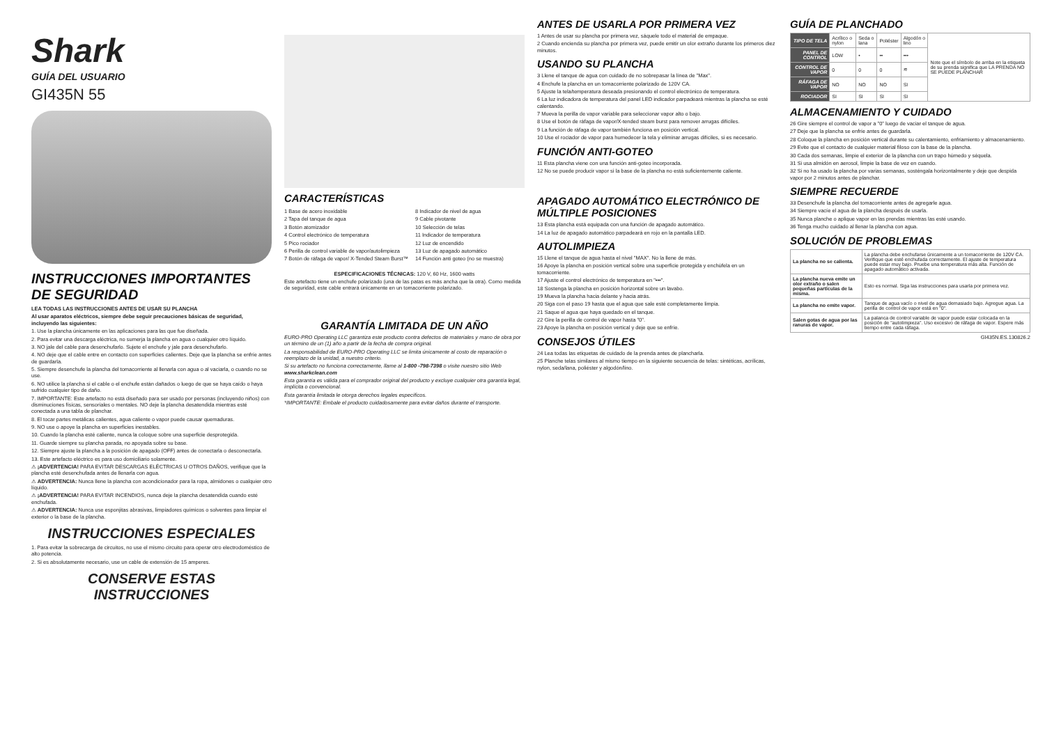Shark
GUÍA DEL USUARIO
GI435N 55
INSTRUCCIONES IMPORTANTES DE SEGURIDAD
LEA TODAS LAS INSTRUCCIONES ANTES DE USAR SU PLANCHA
Al usar aparatos eléctricos, siempre debe seguir precauciones básicas de seguridad, incluyendo las siguientes:
1. Use la plancha únicamente en las aplicaciones para las que fue diseñada.
2. Para evitar una descarga eléctrica, no sumerja la plancha en agua o cualquier otro líquido.
3. NO jale del cable para desenchufarlo. Sujete el enchufe y jale para desenchufarlo.
4. NO deje que el cable entre en contacto con superficies calientes. Deje que la plancha se enfríe antes de guardarla.
5. Siempre desenchufe la plancha del tomacorriente al llenarla con agua o al vaciarla, o cuando no se use.
6. NO utilice la plancha si el cable o el enchufe están dañados o luego de que se haya caído o haya sufrido cualquier tipo de daño.
7. IMPORTANTE: Este artefacto no está diseñado para ser usado por personas (incluyendo niños) con disminuciones físicas, sensoriales o mentales. NO deje la plancha desatendida mientras esté conectada a una tabla de planchar.
8. El tocar partes metálicas calientes, agua caliente o vapor puede causar quemaduras.
9. NO use o apoye la plancha en superficies inestables.
10. Cuando la plancha esté caliente, nunca la coloque sobre una superficie desprotegida.
11. Guarde siempre su plancha parada, no apoyada sobre su base.
12. Siempre ajuste la plancha a la posición de apagado (OFF) antes de conectarla o desconectarla.
13. Este artefacto eléctrico es para uso domiciliario solamente.
⚠ ¡ADVERTENCIA! PARA EVITAR DESCARGAS ELÉCTRICAS U OTROS DAÑOS, verifique que la plancha esté desenchufada antes de llenarla con agua.
⚠ ADVERTENCIA: Nunca llene la plancha con acondicionador para la ropa, almidones o cualquier otro líquido.
⚠ ¡ADVERTENCIA! PARA EVITAR INCENDIOS, nunca deje la plancha desatendida cuando esté enchufada.
⚠ ADVERTENCIA: Nunca use esponjitas abrasivas, limpiadores químicos o solventes para limpiar el exterior o la base de la plancha.
INSTRUCCIONES ESPECIALES
1. Para evitar la sobrecarga de circuitos, no use el mismo circuito para operar otro electrodoméstico de alto potencia.
2. Si es absolutamente necesario, use un cable de extensión de 15 amperes.
CONSERVE ESTAS INSTRUCCIONES
CARACTERÍSTICAS
1 Base de acero inoxidable
2 Tapa del tanque de agua
3 Botón atomizador
4 Control electrónico de temperatura
5 Pico rociador
6 Perilla de control variable de vapor/autolimpieza
7 Botón de ráfaga de vapor/ X-Tended Steam Burst™
8 Indicador de nivel de agua
9 Cable pivotante
10 Selección de telas
11 Indicador de temperatura
12 Luz de encendido
13 Luz de apagado automático
14 Función anti goteo (no se muestra)
ESPECIFICACIONES TÉCNICAS: 120 V, 60 Hz, 1600 watts
Este artefacto tiene un enchufe polarizado (una de las patas es más ancha que la otra). Como medida de seguridad, este cable entrará únicamente en un tomacorriente polarizado.
GARANTÍA LIMITADA DE UN AÑO
EURO-PRO Operating LLC garantiza este producto contra defectos de materiales y mano de obra por un término de un (1) año a partir de la fecha de compra original.
La responsabilidad de EURO-PRO Operating LLC se limita únicamente al costo de reparación o reemplazo de la unidad, a nuestro criterio.
Si su artefacto no funciona correctamente, llame al 1-800 -798-7398 o visite nuestro sitio Web www.sharkclean.com
Esta garantía es válida para el comprador original del producto y excluye cualquier otra garantía legal, implícita o convencional.
Esta garantía limitada le otorga derechos legales específicos.
*IMPORTANTE: Embale el producto cuidadosamente para evitar daños durante el transporte.
ANTES DE USARLA POR PRIMERA VEZ
1 Antes de usar su plancha por primera vez, sáquele todo el material de empaque.
2 Cuando encienda su plancha por primera vez, puede emitir un olor extraño durante los primeros diez minutos.
USANDO SU PLANCHA
3 Llene el tanque de agua con cuidado de no sobrepasar la línea de "Max".
4 Enchufe la plancha en un tomacorriente polarizado de 120V CA.
5 Ajuste la tela/temperatura deseada presionando el control electrónico de temperatura.
6 La luz indicadora de temperatura del panel LED indicador parpadeará mientras la plancha se esté calentando.
7 Mueva la perilla de vapor variable para seleccionar vapor alto o bajo.
8 Use el botón de ráfaga de vapor/X-tended steam burst para remover arrugas difíciles.
9 La función de ráfaga de vapor también funciona en posición vertical.
10 Use el rociador de vapor para humedecer la tela y eliminar arrugas difíciles, si es necesario.
FUNCIÓN ANTI-GOTEO
11 Esta plancha viene con una función anti-goteo incorporada.
12 No se puede producir vapor si la base de la plancha no está suficientemente caliente.
APAGADO AUTOMÁTICO ELECTRÓNICO DE MÚLTIPLE POSICIONES
13 Esta plancha está equipada con una función de apagado automático.
14 La luz de apagado automático parpadeará en rojo en la pantalla LED.
AUTOLIMPIEZA
15 Llene el tanque de agua hasta el nivel "MAX". No la llene de más.
16 Apoye la plancha en posición vertical sobre una superficie protegida y enchúfela en un tomacorriente.
17 Ajuste el control electrónico de temperatura en "•••".
18 Sostenga la plancha en posición horizontal sobre un lavabo.
19 Mueva la plancha hacia delante y hacia atrás.
20 Siga con el paso 19 hasta que el agua que sale esté completamente limpia.
21 Saque el agua que haya quedado en el tanque.
22 Gire la perilla de control de vapor hasta "0".
23 Apoye la plancha en posición vertical y deje que se enfríe.
CONSEJOS ÚTILES
24 Lea todas las etiquetas de cuidado de la prenda antes de plancharla.
25 Planche telas similares al mismo tiempo en la siguiente secuencia de telas: sintéticas, acrílicas, nylon, seda/lana, poliéster y algodón/lino.
GUÍA DE PLANCHADO
| TIPO DE TELA | Acrílico o nylon | Seda o lana | Poliéster | Algodón o lino | Note que el símbolo de arriba en la etiqueta de su prenda significa que LA PRENDA NO SE PUEDE PLANCHAR |
| PANEL DE CONTROL | LOW | • | •• | ••• | |
| CONTROL DE VAPOR | 0 | 0 | 0 | ≋ | |
| RÁFAGA DE VAPOR | NO | NO | NO | SI | |
| ROCIADOR | SI | SI | SI | SI | |
ALMACENAMIENTO Y CUIDADO
26 Gire siempre el control de vapor a "0" luego de vaciar el tanque de agua.
27 Deje que la plancha se enfríe antes de guardarla.
28 Coloque la plancha en posición vertical durante su calentamiento, enfriamiento y almacenamiento.
29 Evite que el contacto de cualquier material filoso con la base de la plancha.
30 Cada dos semanas, limpie el exterior de la plancha con un trapo húmedo y séquela.
31 Si usa almidón en aerosol, limpie la base de vez en cuando.
32 Si no ha usado la plancha por varias semanas, sosténgala horizontalmente y deje que despida vapor por 2 minutos antes de planchar.
SIEMPRE RECUERDE
33 Desenchufe la plancha del tomacorriente antes de agregarle agua.
34 Siempre vacíe el agua de la plancha después de usarla.
35 Nunca planche o aplique vapor en las prendas mientras las esté usando.
36 Tenga mucho cuidado al llenar la plancha con agua.
SOLUCIÓN DE PROBLEMAS
| La plancha no se calienta. | La plancha debe enchufarse únicamente a un tomacorriente de 120V CA. Verifique que esté enchufada correctamente. El ajuste de temperatura puede estar muy bajo. Pruebe una temperatura más alta. Función de apagado automático activada. |
| La plancha nueva emite un olor extraño o salen pequeñas partículas de la misma. | Esto es normal. Siga las instrucciones para usarla por primera vez. |
| La plancha no emite vapor. | Tanque de agua vacío o nivel de agua demasiado bajo. Agregue agua. La perilla de control de vapor está en "0". |
| Salen gotas de agua por las ranuras de vapor. | La palanca de control variable de vapor puede estar colocada en la posición de "autolimpieza". Uso excesivo de ráfaga de vapor. Espere más tiempo entre cada ráfaga. |
GI435N.ES.130826.2